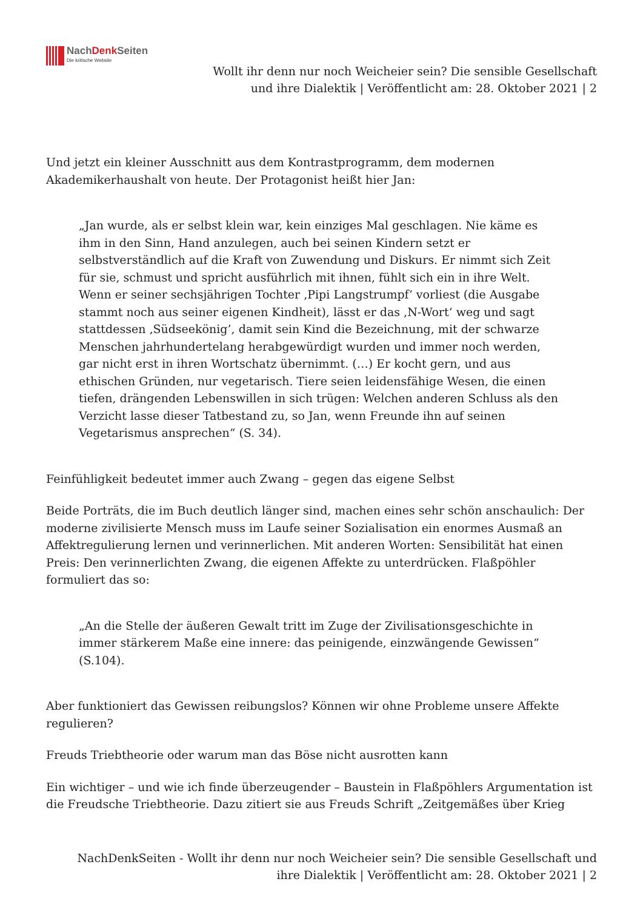NachDenk Seiten
Die kritische Website
Wollt ihr denn nur noch Weicheier sein? Die sensible Gesellschaft
und ihre Dialektik | Veröffentlicht am: 28. Oktober 2021 | 2
Und jetzt ein kleiner Ausschnitt aus dem Kontrastprogramm, dem modernen Akademikerhaushalt von heute. Der Protagonist heißt hier Jan:
„Jan wurde, als er selbst klein war, kein einziges Mal geschlagen. Nie käme es ihm in den Sinn, Hand anzulegen, auch bei seinen Kindern setzt er selbstverständlich auf die Kraft von Zuwendung und Diskurs. Er nimmt sich Zeit für sie, schmust und spricht ausführlich mit ihnen, fühlt sich ein in ihre Welt. Wenn er seiner sechsjährigen Tochter ‚Pipi Langstrumpf‘ vorliest (die Ausgabe stammt noch aus seiner eigenen Kindheit), lässt er das ‚N-Wort‘ weg und sagt stattdessen ‚Südseekönig’, damit sein Kind die Bezeichnung, mit der schwarze Menschen jahrhundertelang herabgewürdigt wurden und immer noch werden, gar nicht erst in ihren Wortschatz übernimmt. (…) Er kocht gern, und aus ethischen Gründen, nur vegetarisch. Tiere seien leidensfähige Wesen, die einen tiefen, drängenden Lebenswillen in sich trügen: Welchen anderen Schluss als den Verzicht lasse dieser Tatbestand zu, so Jan, wenn Freunde ihn auf seinen Vegetarismus ansprechen“ (S. 34).
Feinfühligkeit bedeutet immer auch Zwang – gegen das eigene Selbst
Beide Porträts, die im Buch deutlich länger sind, machen eines sehr schön anschaulich: Der moderne zivilisierte Mensch muss im Laufe seiner Sozialisation ein enormes Ausmaß an Affektregulierung lernen und verinnerlichen. Mit anderen Worten: Sensibilität hat einen Preis: Den verinnerlichten Zwang, die eigenen Affekte zu unterdrücken. Flaßpöhler formuliert das so:
„An die Stelle der äußeren Gewalt tritt im Zuge der Zivilisationsgeschichte in immer stärkerem Maße eine innere: das peinigende, einzwängende Gewissen“ (S.104).
Aber funktioniert das Gewissen reibungslos? Können wir ohne Probleme unsere Affekte regulieren?
Freuds Triebtheorie oder warum man das Böse nicht ausrotten kann
Ein wichtiger – und wie ich finde überzeugender – Baustein in Flaßpöhlers Argumentation ist die Freudsche Triebtheorie. Dazu zitiert sie aus Freuds Schrift „Zeitgemäßes über Krieg
NachDenkSeiten - Wollt ihr denn nur noch Weicheier sein? Die sensible Gesellschaft und
ihre Dialektik | Veröffentlicht am: 28. Oktober 2021 | 2